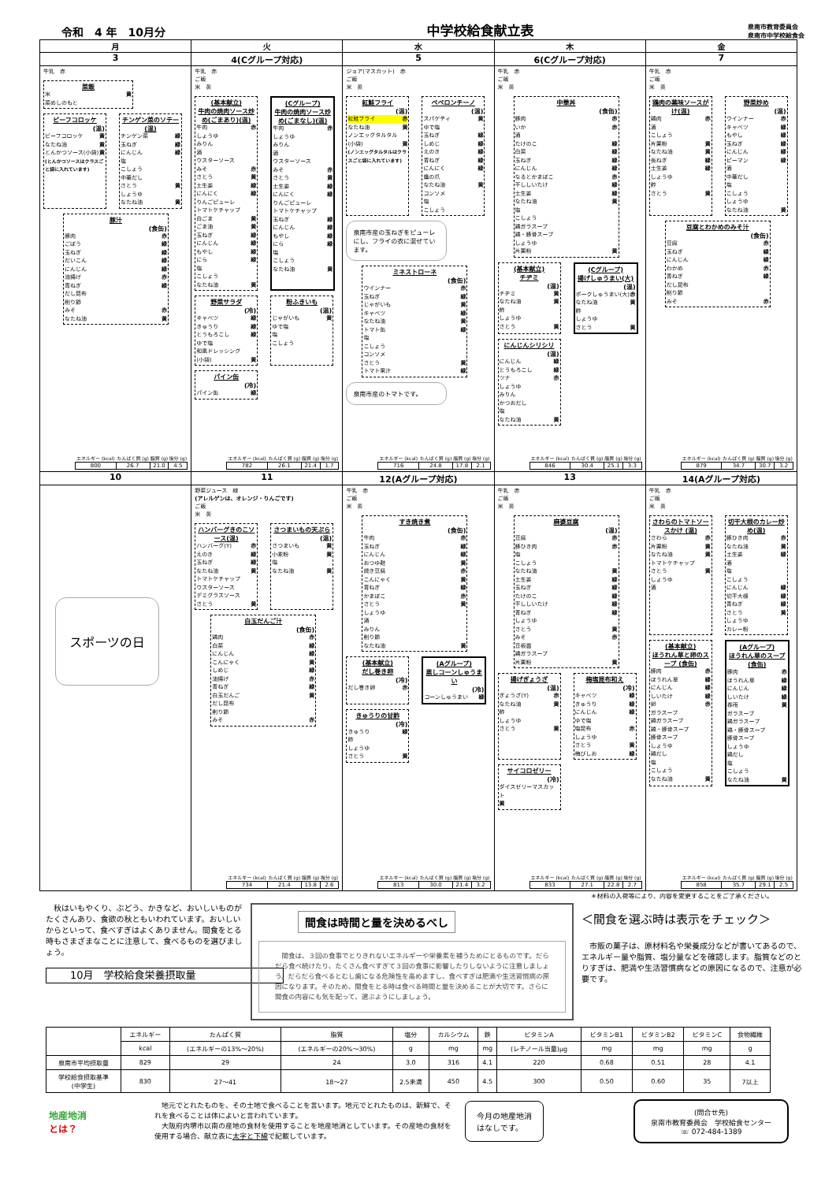令和　4 年　10月分 中学校給食献立表 泉南市教育委員会
泉南市中学校給食会
| 月 | 火 | 水 | 木 | 金 |
| --- | --- | --- | --- | --- |
| 3 | 4(Cグループ対応) | 5 | 6(Cグループ対応) | 7 |
| 牛乳 赤 菜飯 米 黄 菜めしのもと ビーフコロッケ (温) ビーフコロッケ 黄 なたね油 黄 とんかつソース(小袋) 黄 (とんかつソースはクラスごと袋に入れています) チンゲン菜のソテー (温) チンゲン菜 緑 玉ねぎ 緑 にんじん 緑 塩 こしょう 中華だし さとう 黄 しょうゆ なたね油 黄 豚汁 (食缶) 豚肉 赤 ごぼう 緑 玉ねぎ 緑 だいこん 緑 にんじん 緑 油揚げ 赤 青ねぎ 緑 だし昆布 削り節 みそ 赤 なたね油 黄 / エネルギー (kcal) / たんぱく質 (g) / 脂質 (g) / 塩分 (g) / / 800 / 26.7 / 21.0 / 4.5 / | 牛乳 赤 ご飯 米 黄 (基本献立) 牛肉の焼肉ソース炒め(ごまあり)(温) 牛肉 赤 しょうゆ みりん 酒 ウスターソース みそ 赤 さとう 黄 土生姜 緑 にんにく 緑 りんごピューレ トマトケチャップ 白ごま 黄 ごま油 黄 玉ねぎ 緑 にんじん 緑 もやし 緑 にら 緑 塩 こしょう なたね油 黄 (Cグループ) 牛肉の焼肉ソース炒め(ごまなし)(温) 牛肉 赤 しょうゆ みりん 酒 ウスターソース みそ 赤 さとう 黄 土生姜 緑 にんにく 緑 りんごピューレ トマトケチャップ 玉ねぎ 緑 にんじん 緑 もやし 緑 にら 緑 塩 こしょう なたね油 黄 野菜サラダ (冷) キャベツ 緑 きゅうり 緑 とうもろこし 緑 ゆで塩 和風ドレッシング (小袋) 黄 粉ふきいも (温) じゃがいも 黄 ゆで塩 塩 こしょう パイン缶 (冷) パイン缶 緑 / エネルギー (kcal) / たんぱく質 (g) / 脂質 (g) / 塩分 (g) / / 782 / 26.1 / 21.4 / 1.7 / | ジョア(マスカット) 赤 ご飯 米 黄 紅鮭フライ (温) 紅鮭フライ 赤 なたね油 黄 ノンエッグタルタル (小袋) 黄 (ノンエッグタルタルはクラスごと袋に入れています) ペペロンチーノ (温) スパゲティ 黄 ゆで塩 玉ねぎ 緑 しめじ 緑 えのき 緑 青ねぎ 緑 にんにく 緑 鷹の爪 なたね油 黄 コンソメ 塩 こしょう 泉南市産の玉ねぎをピューレにし、フライの衣に混ぜています。 ミネストローネ (食缶) ウインナー 赤 玉ねぎ 緑 じゃがいも 黄 キャベツ 緑 なたね油 黄 トマト缶 緑 塩 こしょう コンソメ さとう 黄 トマト果汁 緑 泉南市産のトマトです。 / エネルギー (kcal) / たんぱく質 (g) / 脂質 (g) / 塩分 (g) / / 716 / 24.8 / 17.8 / 2.1 / | 牛乳 赤 ご飯 米 黄 中華丼 (食缶) 豚肉 赤 いか 赤 酒 たけのこ 緑 白菜 緑 玉ねぎ 緑 にんじん 緑 なるとかまぼこ 赤 干ししいたけ 緑 土生姜 緑 なたね油 黄 塩 こしょう 鶏ガラスープ 鶏・豚骨スープ しょうゆ 片栗粉 黄 (基本献立) チヂミ (温) チヂミ 黄 なたね油 黄 酢 しょうゆ さとう 黄 (Cグループ) 揚げしゅうまい(大) (温) ポークしゅうまい(大) 赤 なたね油 黄 酢 しょうゆ さとう 黄 にんじんシリシリ (温) にんじん 緑 とうもろこし 緑 ツナ 赤 しょうゆ みりん かつおだし 塩 なたね油 黄 / エネルギー (kcal) / たんぱく質 (g) / 脂質 (g) / 塩分 (g) / / 846 / 30.4 / 25.1 / 3.3 / | 牛乳 赤 ご飯 米 黄 鶏肉の薬味ソースがけ(温) 鶏肉 赤 酒 こしょう 片栗粉 黄 なたね油 黄 長ねぎ 緑 土生姜 緑 しょうゆ 酢 さとう 黄 野菜炒め (温) ウインナー 赤 キャベツ 緑 もやし 緑 玉ねぎ 緑 にんじん 緑 ピーマン 緑 酒 中華だし 塩 こしょう しょうゆ なたね油 黄 豆腐とわかめのみそ汁 (食缶) 豆腐 赤 玉ねぎ 緑 にんじん 緑 わかめ 赤 青ねぎ 緑 だし昆布 削り節 みそ 赤 / エネルギー (kcal) / たんぱく質 (g) / 脂質 (g) / 塩分 (g) / / 879 / 34.7 / 30.7 / 3.2 / |
| 10 | 11 | 12(Aグループ対応) | 13 | 14(Aグループ対応) |
| スポーツの日 | 野菜ジュース 緑 (アレルゲンは、オレンジ・りんごです) ご飯 米 黄 ハンバーグきのこソース(温) ハンバーグ(Y) 赤 えのき 緑 玉ねぎ 緑 なたね油 黄 トマトケチャップ ウスターソース デミグラスソース さとう 黄 さつまいもの天ぷら (温) さつまいも 黄 小麦粉 黄 塩 なたね油 黄 白玉だんご汁 (食缶) 鶏肉 赤 白菜 緑 にんじん 緑 こんにゃく 黄 しめじ 緑 油揚げ 赤 青ねぎ 緑 白玉だんご 黄 だし昆布 削り節 みそ 赤 / エネルギー (kcal) / たんぱく質 (g) / 脂質 (g) / 塩分 (g) / / 734 / 21.4 / 13.8 / 2.6 / | 牛乳 赤 ご飯 米 黄 すき焼き煮 (食缶) 牛肉 赤 玉ねぎ 緑 にんじん 緑 おつゆ麩 黄 焼き豆腐 赤 こんにゃく 黄 青ねぎ 緑 かまぼこ 赤 さとう 黄 しょうゆ 酒 みりん 削り節 なたね油 黄 (基本献立) だし巻き卵 (冷) だし巻き卵 赤 (Aグループ) 蒸しコーンしゅうまい (冷) コーンしゅうまい 緑 きゅうりの甘酢 (冷) きゅうり 緑 酢 しょうゆ さとう 黄 / エネルギー (kcal) / たんぱく質 (g) / 脂質 (g) / 塩分 (g) / / 813 / 30.0 / 21.4 / 3.2 / | 牛乳 赤 ご飯 米 黄 麻婆豆腐 (温) 豆腐 赤 豚ひき肉 赤 塩 こしょう なたね油 黄 土生姜 緑 玉ねぎ 緑 たけのこ 緑 干ししいたけ 緑 青ねぎ 緑 しょうゆ さとう 黄 みそ 赤 豆板醤 鶏ガラスープ 片栗粉 黄 揚げぎょうざ (温) ぎょうざ(Y) 赤 なたね油 黄 酢 しょうゆ さとう 黄 梅塩昆布和え (冷) キャベツ 緑 きゅうり 緑 にんじん 緑 ゆで塩 塩昆布 赤 しょうゆ さとう 黄 梅びしお 緑 サイコロゼリー (冷) ダイスゼリーマスカット 黄 / エネルギー (kcal) / たんぱく質 (g) / 脂質 (g) / 塩分 (g) / / 833 / 27.1 / 22.8 / 2.7 / | 牛乳 赤 ご飯 米 黄 さわらのトマトソースかけ (温) さわら 赤 片栗粉 黄 なたね油 黄 トマトケチャップ さとう 黄 しょうゆ 酒 切干大根のカレー炒め(温) 豚ひき肉 赤 なたね油 黄 土生姜 緑 酒 塩 こしょう にんじん 緑 切干大根 緑 青ねぎ 緑 さとう 黄 しょうゆ カレー粉 (基本献立) ほうれん草と卵のスープ (食缶) 豚肉 赤 ほうれん草 緑 にんじん 緑 しいたけ 緑 卵 赤 ガラスープ 鶏ガラスープ 鶏・豚骨スープ 豚骨スープ しょうゆ 鶏だし 塩 こしょう なたね油 黄 (Aグループ) ほうれん草のスープ (食缶) 豚肉 赤 ほうれん草 緑 にんじん 緑 しいたけ 緑 春雨 黄 ガラスープ 鶏ガラスープ 鶏・豚骨スープ 豚骨スープ しょうゆ 鶏だし 塩 こしょう なたね油 黄 / エネルギー (kcal) / たんぱく質 (g) / 脂質 (g) / 塩分 (g) / / 858 / 35.7 / 29.1 / 2.5 / |
＊材料の入荷等により、内容を変更することをご了承ください。
　秋はいもやくり、ぶどう、かきなど、おいしいものがたくさんあり、食欲の秋ともいわれています。おいしいからといって、食べすぎはよくありません。間食をとる時もさまざまなことに注意して、食べるものを選びましょう。
10月　学校給食栄養摂取量
間食は時間と量を決めるべし
　間食は、３回の食事でとりきれないエネルギーや栄養素を補うためにとるものです。だらだら食べ続けたり、たくさん食べすぎて３回の食事に影響したりしないように注意しましょう。だらだら食べるとむし歯になる危険性を高めますし、食べすぎは肥満や生活習慣病の原因になります。そのため、間食をとる時は食べる時間と量を決めることが大切です。さらに間食の内容にも気を配って、選ぶようにしましょう。
＜間食を選ぶ時は表示をチェック＞
　市販の菓子は、原材料名や栄養成分などが書いてあるので、エネルギー量や脂質、塩分量などを確認します。脂質などのとりすぎは、肥満や生活習慣病などの原因になるので、注意が必要です。
| | エネルギー | たんぱく質 | 脂質 | 塩分 | カルシウム | 鉄 | ビタミンA | ビタミンB1 | ビタミンB2 | ビタミンC | 食物繊維 |
| --- | --- | --- | --- | --- | --- | --- | --- | --- | --- | --- | --- |
| | kcal | (エネルギーの13%～20%) | (エネルギーの20%～30%) | g | mg | mg | (レチノール当量)μg | mg | mg | mg | g |
| 泉南市平均摂取量 | 829 | 29 | 24 | 3.0 | 316 | 4.1 | 220 | 0.68 | 0.51 | 28 | 4.1 |
| 学校給食摂取基準 (中学生) | 830 | 27～41 | 18～27 | 2.5未満 | 450 | 4.5 | 300 | 0.50 | 0.60 | 35 | 7以上 |
地産地消
とは？
　地元でとれたものを、その土地で食べることを言います。地元でとれたものは、新鮮で、それを食べることは体によいと言われています。
　大阪府内堺市以南の産地の食材を使用することを地産地消としています。その産地の食材を使用する場合、献立表に太字と下線で記載しています。
今月の地産地消
はなしです。
(問合せ先)
泉南市教育委員会　学校給食センター
☏ 072-484-1389